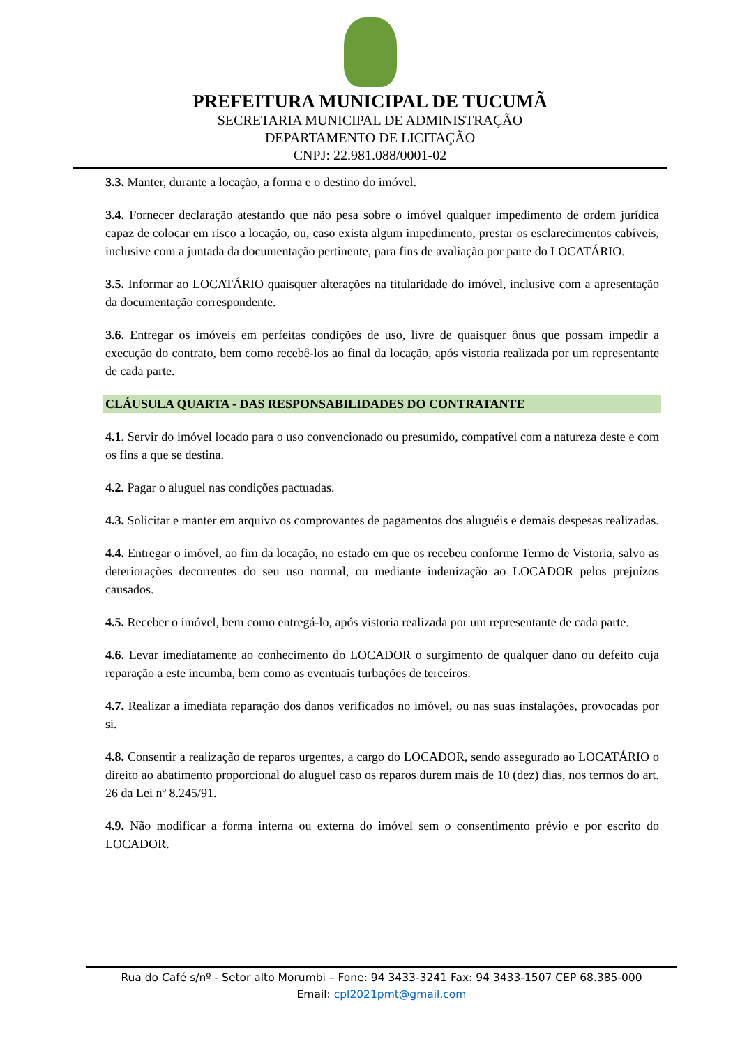PREFEITURA MUNICIPAL DE TUCUMÃ
SECRETARIA MUNICIPAL DE ADMINISTRAÇÃO
DEPARTAMENTO DE LICITAÇÃO
CNPJ: 22.981.088/0001-02
3.3. Manter, durante a locação, a forma e o destino do imóvel.
3.4. Fornecer declaração atestando que não pesa sobre o imóvel qualquer impedimento de ordem jurídica capaz de colocar em risco a locação, ou, caso exista algum impedimento, prestar os esclarecimentos cabíveis, inclusive com a juntada da documentação pertinente, para fins de avaliação por parte do LOCATÁRIO.
3.5. Informar ao LOCATÁRIO quaisquer alterações na titularidade do imóvel, inclusive com a apresentação da documentação correspondente.
3.6. Entregar os imóveis em perfeitas condições de uso, livre de quaisquer ônus que possam impedir a execução do contrato, bem como recebê-los ao final da locação, após vistoria realizada por um representante de cada parte.
CLÁUSULA QUARTA - DAS RESPONSABILIDADES DO CONTRATANTE
4.1. Servir do imóvel locado para o uso convencionado ou presumido, compatível com a natureza deste e com os fins a que se destina.
4.2. Pagar o aluguel nas condições pactuadas.
4.3. Solicitar e manter em arquivo os comprovantes de pagamentos dos aluguéis e demais despesas realizadas.
4.4. Entregar o imóvel, ao fim da locação, no estado em que os recebeu conforme Termo de Vistoria, salvo as deteriorações decorrentes do seu uso normal, ou mediante indenização ao LOCADOR pelos prejuízos causados.
4.5. Receber o imóvel, bem como entregá-lo, após vistoria realizada por um representante de cada parte.
4.6. Levar imediatamente ao conhecimento do LOCADOR o surgimento de qualquer dano ou defeito cuja reparação a este incumba, bem como as eventuais turbações de terceiros.
4.7. Realizar a imediata reparação dos danos verificados no imóvel, ou nas suas instalações, provocadas por si.
4.8. Consentir a realização de reparos urgentes, a cargo do LOCADOR, sendo assegurado ao LOCATÁRIO o direito ao abatimento proporcional do aluguel caso os reparos durem mais de 10 (dez) dias, nos termos do art. 26 da Lei nº 8.245/91.
4.9. Não modificar a forma interna ou externa do imóvel sem o consentimento prévio e por escrito do LOCADOR.
Rua do Café s/nº - Setor alto Morumbi – Fone: 94 3433-3241 Fax: 94 3433-1507 CEP 68.385-000
Email: cpl2021pmt@gmail.com